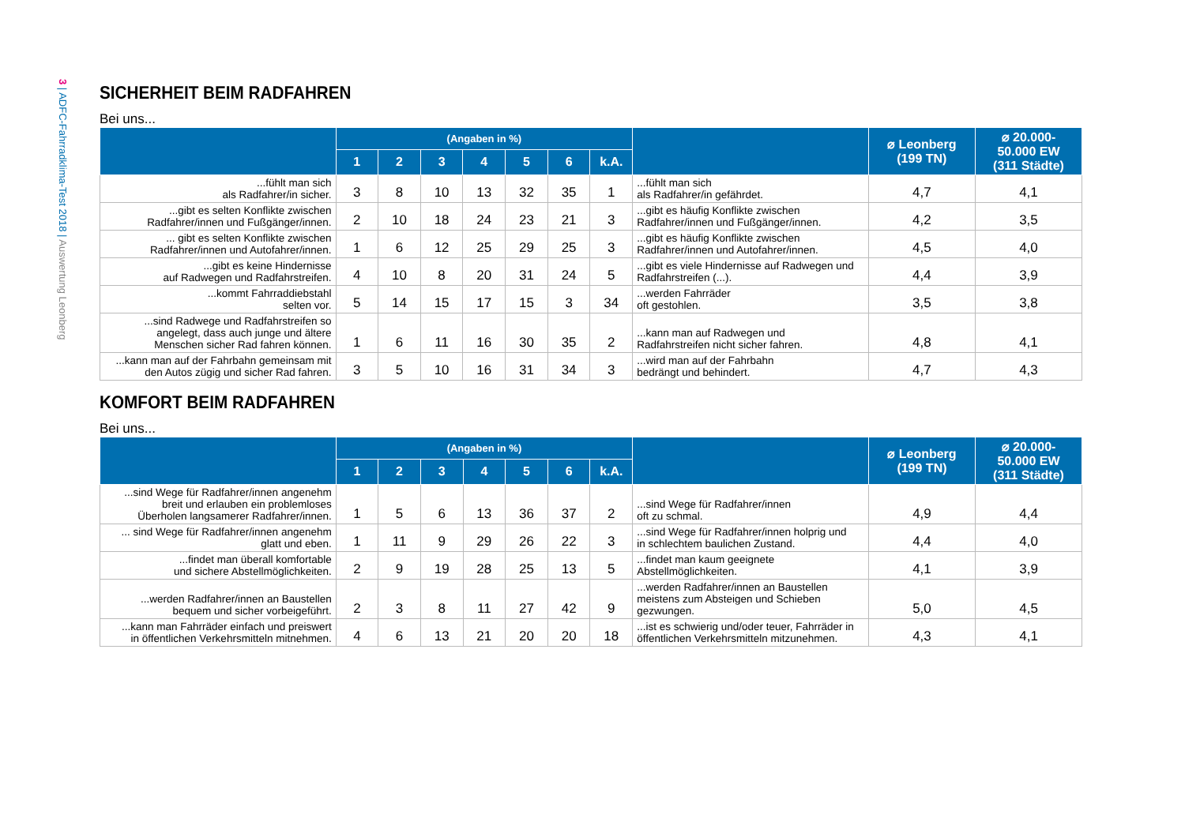3 | ADFC-Fahrradklima-Test 2018 | Auswertung Leonberg
SICHERHEIT BEIM RADFAHREN
Bei uns...
| | (Angaben in %) | | | | | | | | ⌀ Leonberg (199 TN) | ⌀ 20.000- 50.000 EW (311 Städte) |
| --- | --- | --- | --- | --- | --- | --- | --- | --- | --- | --- |
| | 1 | 2 | 3 | 4 | 5 | 6 | k.A. | | | |
| ...fühlt man sich als Radfahrer/in sicher. | 3 | 8 | 10 | 13 | 32 | 35 | 1 | ...fühlt man sich als Radfahrer/in gefährdet. | 4,7 | 4,1 |
| ...gibt es selten Konflikte zwischen Radfahrer/innen und Fußgänger/innen. | 2 | 10 | 18 | 24 | 23 | 21 | 3 | ...gibt es häufig Konflikte zwischen Radfahrer/innen und Fußgänger/innen. | 4,2 | 3,5 |
| ... gibt es selten Konflikte zwischen Radfahrer/innen und Autofahrer/innen. | 1 | 6 | 12 | 25 | 29 | 25 | 3 | ...gibt es häufig Konflikte zwischen Radfahrer/innen und Autofahrer/innen. | 4,5 | 4,0 |
| ...gibt es keine Hindernisse auf Radwegen und Radfahrstreifen. | 4 | 10 | 8 | 20 | 31 | 24 | 5 | ...gibt es viele Hindernisse auf Radwegen und Radfahrstreifen (...). | 4,4 | 3,9 |
| ...kommt Fahrraddiebstahl selten vor. | 5 | 14 | 15 | 17 | 15 | 3 | 34 | ...werden Fahrräder oft gestohlen. | 3,5 | 3,8 |
| ...sind Radwege und Radfahrstreifen so angelegt, dass auch junge und ältere Menschen sicher Rad fahren können. | 1 | 6 | 11 | 16 | 30 | 35 | 2 | ...kann man auf Radwegen und Radfahrstreifen nicht sicher fahren. | 4,8 | 4,1 |
| ...kann man auf der Fahrbahn gemeinsam mit den Autos zügig und sicher Rad fahren. | 3 | 5 | 10 | 16 | 31 | 34 | 3 | ...wird man auf der Fahrbahn bedrängt und behindert. | 4,7 | 4,3 |
KOMFORT BEIM RADFAHREN
Bei uns...
| | (Angaben in %) | | | | | | | | ⌀ Leonberg (199 TN) | ⌀ 20.000- 50.000 EW (311 Städte) |
| --- | --- | --- | --- | --- | --- | --- | --- | --- | --- | --- |
| | 1 | 2 | 3 | 4 | 5 | 6 | k.A. | | | |
| ...sind Wege für Radfahrer/innen angenehm breit und erlauben ein problemloses Überholen langsamerer Radfahrer/innen. | 1 | 5 | 6 | 13 | 36 | 37 | 2 | ...sind Wege für Radfahrer/innen oft zu schmal. | 4,9 | 4,4 |
| ... sind Wege für Radfahrer/innen angenehm glatt und eben. | 1 | 11 | 9 | 29 | 26 | 22 | 3 | ...sind Wege für Radfahrer/innen holprig und in schlechtem baulichen Zustand. | 4,4 | 4,0 |
| ...findet man überall komfortable und sichere Abstellmöglichkeiten. | 2 | 9 | 19 | 28 | 25 | 13 | 5 | ...findet man kaum geeignete Abstellmöglichkeiten. | 4,1 | 3,9 |
| ...werden Radfahrer/innen an Baustellen bequem und sicher vorbeigeführt. | 2 | 3 | 8 | 11 | 27 | 42 | 9 | ...werden Radfahrer/innen an Baustellen meistens zum Absteigen und Schieben gezwungen. | 5,0 | 4,5 |
| ...kann man Fahrräder einfach und preiswert in öffentlichen Verkehrsmitteln mitnehmen. | 4 | 6 | 13 | 21 | 20 | 20 | 18 | ...ist es schwierig und/oder teuer, Fahrräder in öffentlichen Verkehrsmitteln mitzunehmen. | 4,3 | 4,1 |